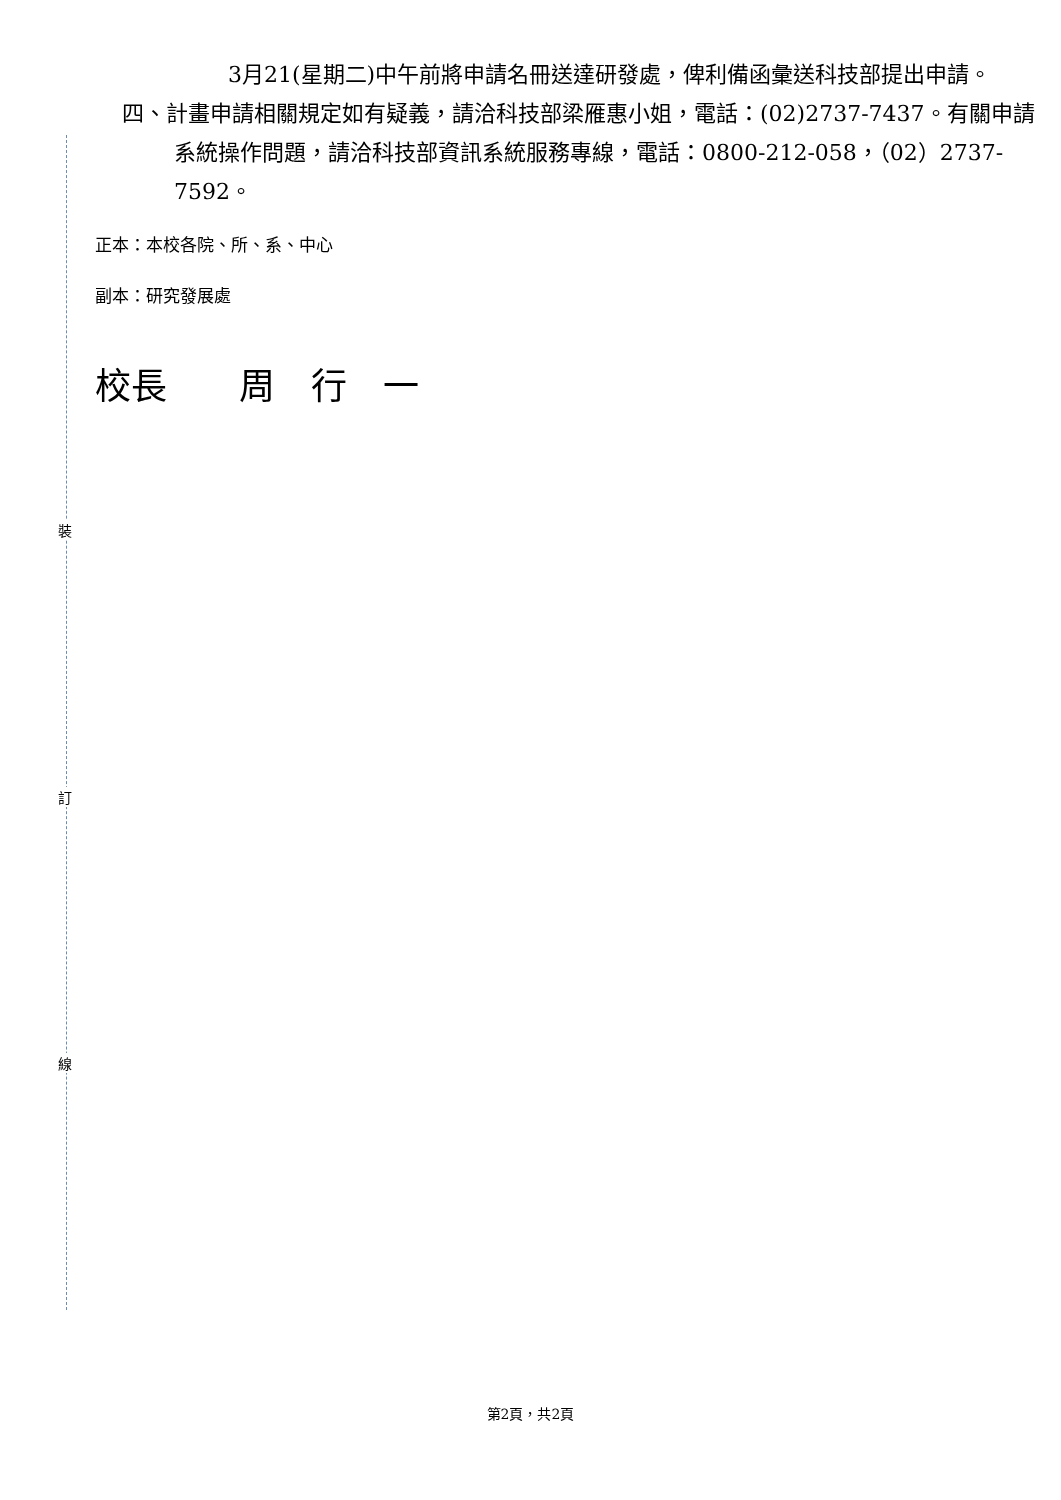裝
訂
線
3月21(星期二)中午前將申請名冊送達研發處，俾利備函彙送科技部提出申請。
四、計畫申請相關規定如有疑義，請洽科技部梁雁惠小姐，電話：(02)2737-7437。有關申請系統操作問題，請洽科技部資訊系統服務專線，電話：0800-212-058，（02）2737-7592。
正本：本校各院、所、系、中心
副本：研究發展處
校長　　周　行　一
第2頁，共2頁